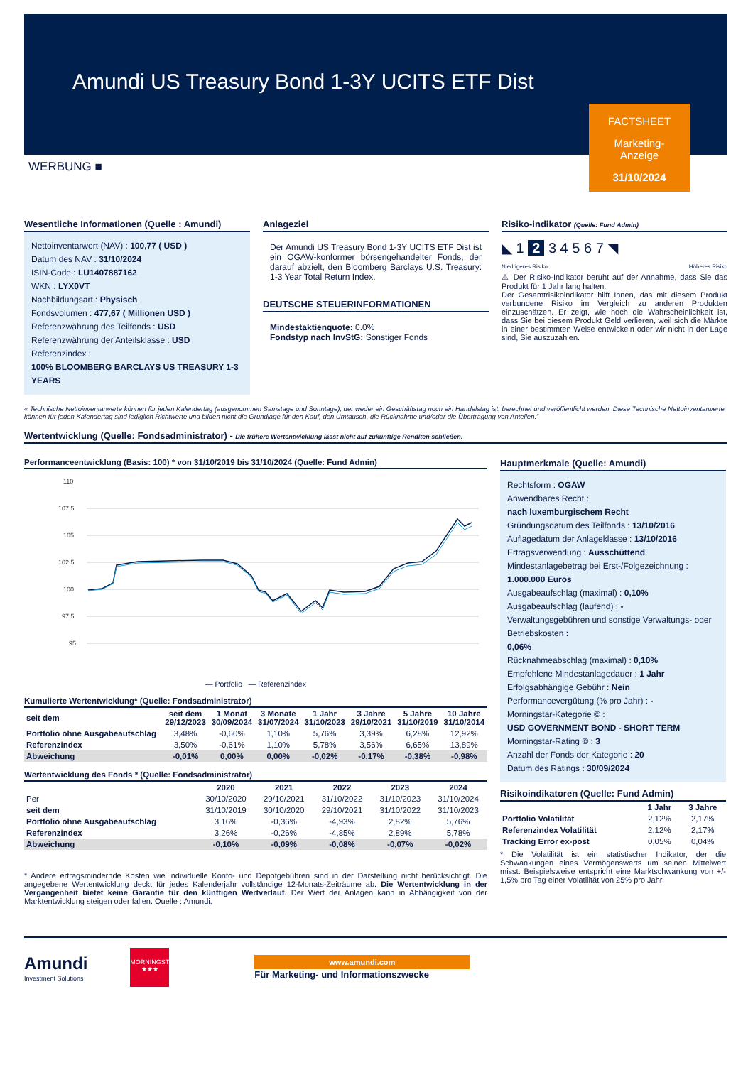Amundi US Treasury Bond 1-3Y UCITS ETF Dist
FACTSHEET
Marketing-
Anzeige
31/10/2024
WERBUNG ■
Wesentliche Informationen (Quelle : Amundi)
Nettoinventarwert (NAV) : 100,77 ( USD )
Datum des NAV : 31/10/2024
ISIN-Code : LU1407887162
WKN : LYX0VT
Nachbildungsart : Physisch
Fondsvolumen : 477,67 ( Millionen USD )
Referenzwährung des Teilfonds : USD
Referenzwährung der Anteilsklasse : USD
Referenzindex :
100% BLOOMBERG BARCLAYS US TREASURY 1-3 YEARS
Anlageziel
Der Amundi US Treasury Bond 1-3Y UCITS ETF Dist ist ein OGAW-konformer börsengehandelter Fonds, der darauf abzielt, den Bloomberg Barclays U.S. Treasury: 1-3 Year Total Return Index.
DEUTSCHE STEUERINFORMATIONEN
Mindestaktienquote: 0.0%
Fondstyp nach InvStG: Sonstiger Fonds
Risiko-indikator (Quelle: Fund Admin)
◣ 1 2 3 4 5 6 7 ◥
Niedrigeres Risiko Höheres Risiko
⚠ Der Risiko-Indikator beruht auf der Annahme, dass Sie das Produkt für 1 Jahr lang halten.
Der Gesamtrisikoindikator hilft Ihnen, das mit diesem Produkt verbundene Risiko im Vergleich zu anderen Produkten einzuschätzen. Er zeigt, wie hoch die Wahrscheinlichkeit ist, dass Sie bei diesem Produkt Geld verlieren, weil sich die Märkte in einer bestimmten Weise entwickeln oder wir nicht in der Lage sind, Sie auszuzahlen.
« Technische Nettoinventarwerte können für jeden Kalendertag (ausgenommen Samstage und Sonntage), der weder ein Geschäftstag noch ein Handelstag ist, berechnet und veröffentlicht werden. Diese Technische Nettoinventarwerte können für jeden Kalendertag sind lediglich Richtwerte und bilden nicht die Grundlage für den Kauf, den Umtausch, die Rücknahme und/oder die Übertragung von Anteilen.”
Wertentwicklung (Quelle: Fondsadministrator) - Die frühere Wertentwicklung lässt nicht auf zukünftige Renditen schließen.
Performanceentwicklung (Basis: 100) * von 31/10/2019 bis 31/10/2024 (Quelle: Fund Admin)
110
107,5
105
102,5
100
97,5
95
— Portfolio — Referenzindex
Kumulierte Wertentwicklung* (Quelle: Fondsadministrator)
| seit dem | seit dem 29/12/2023 | 1 Monat 30/09/2024 | 3 Monate 31/07/2024 | 1 Jahr 31/10/2023 | 3 Jahre 29/10/2021 | 5 Jahre 31/10/2019 | 10 Jahre 31/10/2014 |
| --- | --- | --- | --- | --- | --- | --- | --- |
| Portfolio ohne Ausgabeaufschlag | 3,48% | -0,60% | 1,10% | 5,76% | 3,39% | 6,28% | 12,92% |
| Referenzindex | 3,50% | -0,61% | 1,10% | 5,78% | 3,56% | 6,65% | 13,89% |
| Abweichung | -0,01% | 0,00% | 0,00% | -0,02% | -0,17% | -0,38% | -0,98% |
Wertentwicklung des Fonds * (Quelle: Fondsadministrator)
| | 2020 | 2021 | 2022 | 2023 | 2024 |
| --- | --- | --- | --- | --- | --- |
| Per | 30/10/2020 | 29/10/2021 | 31/10/2022 | 31/10/2023 | 31/10/2024 |
| seit dem | 31/10/2019 | 30/10/2020 | 29/10/2021 | 31/10/2022 | 31/10/2023 |
| Portfolio ohne Ausgabeaufschlag | 3,16% | -0,36% | -4,93% | 2,82% | 5,76% |
| Referenzindex | 3,26% | -0,26% | -4,85% | 2,89% | 5,78% |
| Abweichung | -0,10% | -0,09% | -0,08% | -0,07% | -0,02% |
* Andere ertragsmindernde Kosten wie individuelle Konto- und Depotgebühren sind in der Darstellung nicht berücksichtigt. Die angegebene Wertentwicklung deckt für jedes Kalenderjahr vollständige 12-Monats-Zeiträume ab. Die Wertentwicklung in der Vergangenheit bietet keine Garantie für den künftigen Wertverlauf. Der Wert der Anlagen kann in Abhängigkeit von der Marktentwicklung steigen oder fallen. Quelle : Amundi.
Hauptmerkmale (Quelle: Amundi)
Rechtsform : OGAW
Anwendbares Recht :
nach luxemburgischem Recht
Gründungsdatum des Teilfonds : 13/10/2016
Auflagedatum der Anlageklasse : 13/10/2016
Ertragsverwendung : Ausschüttend
Mindestanlagebetrag bei Erst-/Folgezeichnung :
1.000.000 Euros
Ausgabeaufschlag (maximal) : 0,10%
Ausgabeaufschlag (laufend) : -
Verwaltungsgebühren und sonstige Verwaltungs- oder Betriebskosten :
0,06%
Rücknahmeabschlag (maximal) : 0,10%
Empfohlene Mindestanlagedauer : 1 Jahr
Erfolgsabhängige Gebühr : Nein
Performancevergütung (% pro Jahr) : -
Morningstar-Kategorie © :
USD GOVERNMENT BOND - SHORT TERM
Morningstar-Rating © : 3
Anzahl der Fonds der Kategorie : 20
Datum des Ratings : 30/09/2024
Risikoindikatoren (Quelle: Fund Admin)
| | 1 Jahr | 3 Jahre |
| --- | --- | --- |
| Portfolio Volatilität | 2,12% | 2,17% |
| Referenzindex Volatilität | 2,12% | 2,17% |
| Tracking Error ex-post | 0,05% | 0,04% |
* Die Volatilität ist ein statistischer Indikator, der die Schwankungen eines Vermögenswerts um seinen Mittelwert misst. Beispielsweise entspricht eine Marktschwankung von +/- 1,5% pro Tag einer Volatilität von 25% pro Jahr.
Amundi
Investment Solutions
MORNINGSTAR
★★★
www.amundi.com
Für Marketing- und Informationszwecke